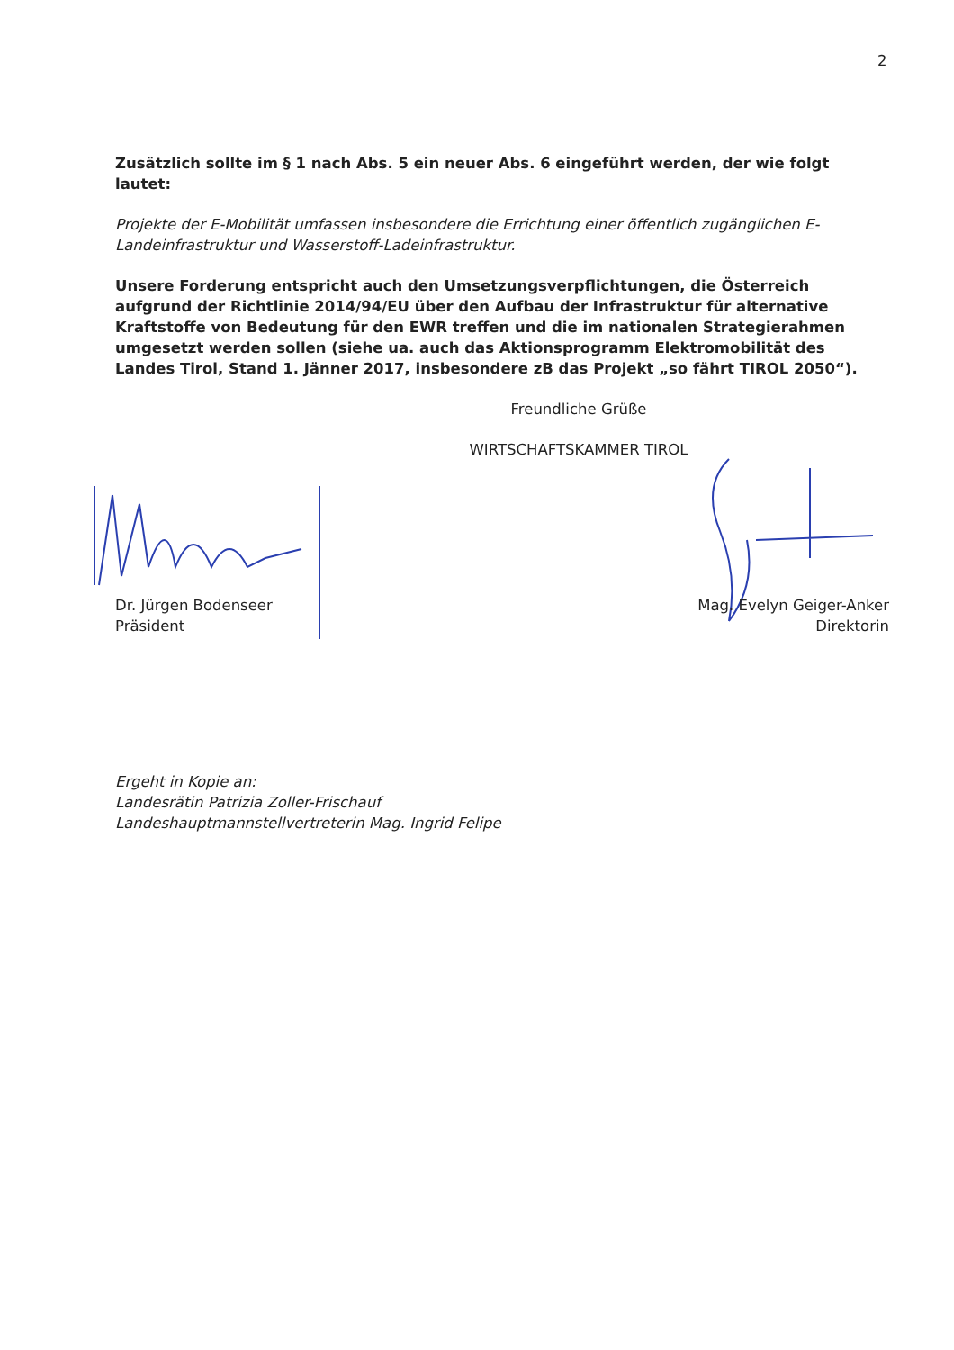2
Zusätzlich sollte im § 1 nach Abs. 5 ein neuer Abs. 6 eingeführt werden, der wie folgt lautet:
Projekte der E-Mobilität umfassen insbesondere die Errichtung einer öffentlich zugänglichen E-Landeinfrastruktur und Wasserstoff-Ladeinfrastruktur.
Unsere Forderung entspricht auch den Umsetzungsverpflichtungen, die Österreich aufgrund der Richtlinie 2014/94/EU über den Aufbau der Infrastruktur für alternative Kraftstoffe von Bedeutung für den EWR treffen und die im nationalen Strategierahmen umgesetzt werden sollen (siehe ua. auch das Aktionsprogramm Elektromobilität des Landes Tirol, Stand 1. Jänner 2017, insbesondere zB das Projekt „so fährt TIROL 2050“).
Freundliche Grüße
WIRTSCHAFTSKAMMER TIROL
Dr. Jürgen Bodenseer
Präsident
Mag. Evelyn Geiger-Anker
Direktorin
Ergeht in Kopie an:
Landesrätin Patrizia Zoller-Frischauf
Landeshauptmannstellvertreterin Mag. Ingrid Felipe